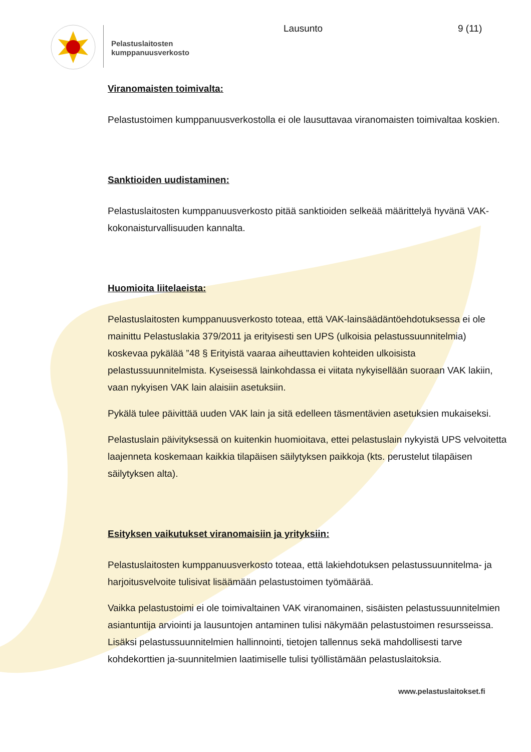Pelastuslaitosten
kumppanuusverkosto
Lausunto 9 (11)
Viranomaisten toimivalta:
Pelastustoimen kumppanuusverkostolla ei ole lausuttavaa viranomaisten toimivaltaa koskien.
Sanktioiden uudistaminen:
Pelastuslaitosten kumppanuusverkosto pitää sanktioiden selkeää määrittelyä hyvänä VAK-kokonaisturvallisuuden kannalta.
Huomioita liitelaeista:
Pelastuslaitosten kumppanuusverkosto toteaa, että VAK-lainsäädäntöehdotuksessa ei ole mainittu Pelastuslakia 379/2011 ja erityisesti sen UPS (ulkoisia pelastussuunnitelmia) koskevaa pykälää ”48 § Erityistä vaaraa aiheuttavien kohteiden ulkoisista pelastussuunnitelmista. Kyseisessä lainkohdassa ei viitata nykyisellään suoraan VAK lakiin, vaan nykyisen VAK lain alaisiin asetuksiin.
Pykälä tulee päivittää uuden VAK lain ja sitä edelleen täsmentävien asetuksien mukaiseksi.
Pelastuslain päivityksessä on kuitenkin huomioitava, ettei pelastuslain nykyistä UPS velvoitetta laajenneta koskemaan kaikkia tilapäisen säilytyksen paikkoja (kts. perustelut tilapäisen säilytyksen alta).
Esityksen vaikutukset viranomaisiin ja yrityksiin:
Pelastuslaitosten kumppanuusverkosto toteaa, että lakiehdotuksen pelastussuunnitelma- ja harjoitusvelvoite tulisivat lisäämään pelastustoimen työmäärää.
Vaikka pelastustoimi ei ole toimivaltainen VAK viranomainen, sisäisten pelastussuunnitelmien asiantuntija arviointi ja lausuntojen antaminen tulisi näkymään pelastustoimen resursseissa. Lisäksi pelastussuunnitelmien hallinnointi, tietojen tallennus sekä mahdollisesti tarve kohdekorttien ja-suunnitelmien laatimiselle tulisi työllistämään pelastuslaitoksia.
www.pelastuslaitokset.fi